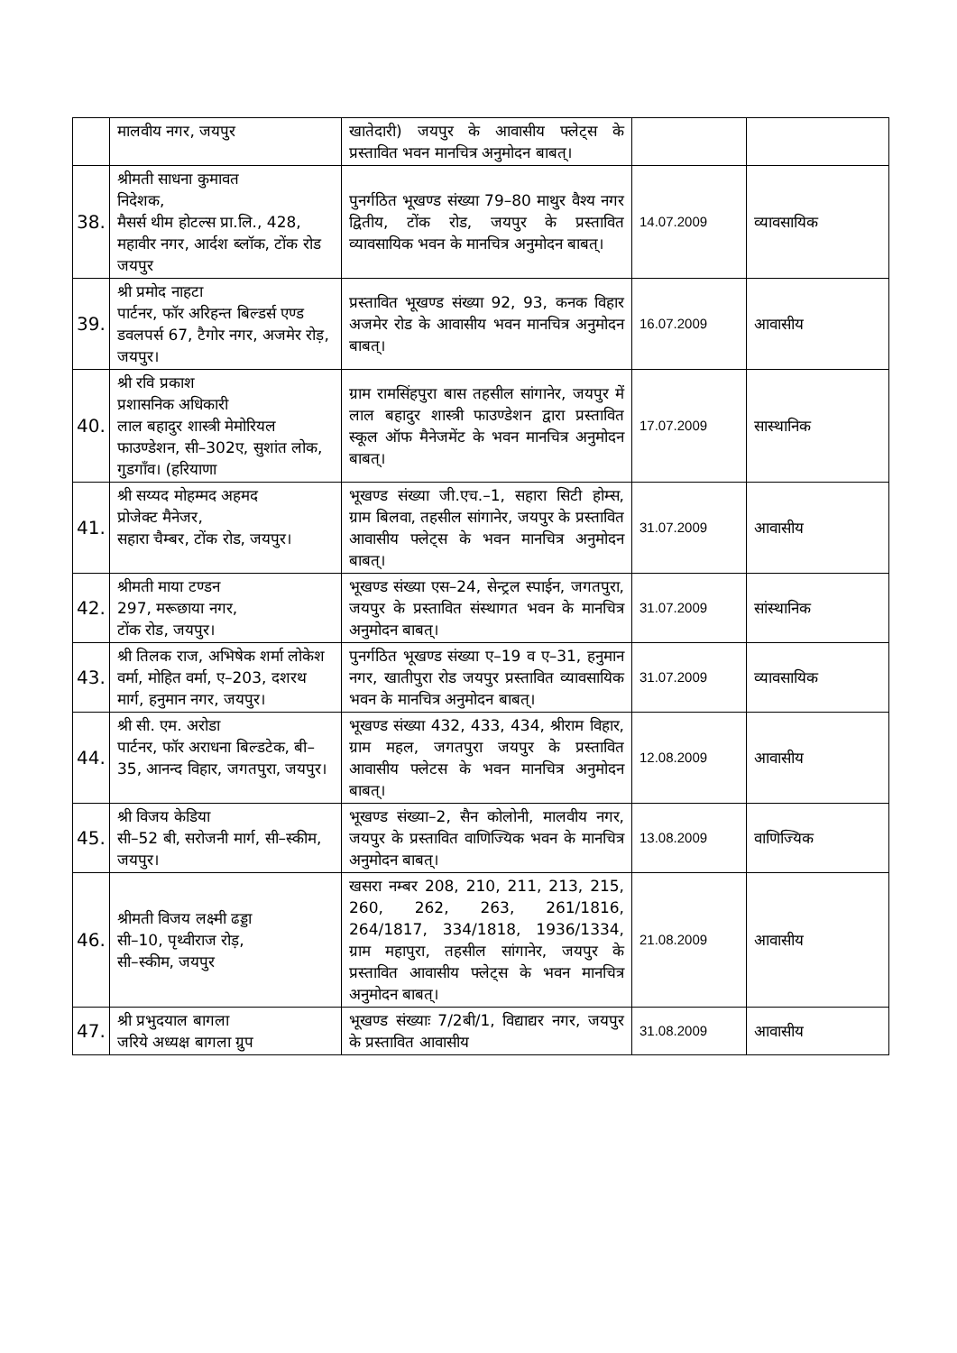| | मालवीय नगर, जयपुर | खातेदारी) जयपुर के आवासीय फ्लेट्स के प्रस्तावित भवन मानचित्र अनुमोदन बाबत्। | | |
| 38. | श्रीमती साधना कुमावत निदेशक, मैसर्स थीम होटल्स प्रा.लि., 428, महावीर नगर, आर्दश ब्लॉक, टोंक रोड जयपुर | पुनर्गठित भूखण्ड संख्या 79–80 माथुर वैश्य नगर द्वितीय, टोंक रोड, जयपुर के प्रस्तावित व्यावसायिक भवन के मानचित्र अनुमोदन बाबत्। | 14.07.2009 | व्यावसायिक |
| 39. | श्री प्रमोद नाहटा पार्टनर, फॉर अरिहन्त बिल्डर्स एण्ड डवलपर्स 67, टैगोर नगर, अजमेर रोड़, जयपुर। | प्रस्तावित भूखण्ड संख्या 92, 93, कनक विहार अजमेर रोड के आवासीय भवन मानचित्र अनुमोदन बाबत्। | 16.07.2009 | आवासीय |
| 40. | श्री रवि प्रकाश प्रशासनिक अधिकारी लाल बहादुर शास्त्री मेमोरियल फाउण्डेशन, सी–302ए, सुशांत लोक, गुडगाँव। (हरियाणा | ग्राम रामसिंहपुरा बास तहसील सांगानेर, जयपुर में लाल बहादुर शास्त्री फाउण्डेशन द्वारा प्रस्तावित स्कूल ऑफ मैनेजमेंट के भवन मानचित्र अनुमोदन बाबत्। | 17.07.2009 | सास्थानिक |
| 41. | श्री सय्यद मोहम्मद अहमद प्रोजेक्ट मैनेजर, सहारा चैम्बर, टोंक रोड, जयपुर। | भूखण्ड संख्या जी.एच.–1, सहारा सिटी होम्स, ग्राम बिलवा, तहसील सांगानेर, जयपुर के प्रस्तावित आवासीय फ्लेट्स के भवन मानचित्र अनुमोदन बाबत्। | 31.07.2009 | आवासीय |
| 42. | श्रीमती माया टण्डन 297, मरूछाया नगर, टोंक रोड, जयपुर। | भूखण्ड संख्या एस–24, सेन्ट्रल स्पाईन, जगतपुरा, जयपुर के प्रस्तावित संस्थागत भवन के मानचित्र अनुमोदन बाबत्। | 31.07.2009 | सांस्थानिक |
| 43. | श्री तिलक राज, अभिषेक शर्मा लोकेश वर्मा, मोहित वर्मा, ए–203, दशरथ मार्ग, हनुमान नगर, जयपुर। | पुनर्गठित भूखण्ड संख्या ए–19 व ए–31, हनुमान नगर, खातीपुरा रोड जयपुर प्रस्तावित व्यावसायिक भवन के मानचित्र अनुमोदन बाबत्। | 31.07.2009 | व्यावसायिक |
| 44. | श्री सी. एम. अरोडा पार्टनर, फॉर अराधना बिल्डटेक, बी–35, आनन्द विहार, जगतपुरा, जयपुर। | भूखण्ड संख्या 432, 433, 434, श्रीराम विहार, ग्राम महल, जगतपुरा जयपुर के प्रस्तावित आवासीय फ्लेटस के भवन मानचित्र अनुमोदन बाबत्। | 12.08.2009 | आवासीय |
| 45. | श्री विजय केडिया सी–52 बी, सरोजनी मार्ग, सी–स्कीम, जयपुर। | भूखण्ड संख्या–2, सैन कोलोनी, मालवीय नगर, जयपुर के प्रस्तावित वाणिज्यिक भवन के मानचित्र अनुमोदन बाबत्। | 13.08.2009 | वाणिज्यिक |
| 46. | श्रीमती विजय लक्ष्मी ढड्डा सी–10, पृथ्वीराज रोड़, सी–स्कीम, जयपुर | खसरा नम्बर 208, 210, 211, 213, 215, 260, 262, 263, 261/1816, 264/1817, 334/1818, 1936/1334, ग्राम महापुरा, तहसील सांगानेर, जयपुर के प्रस्तावित आवासीय फ्लेट्स के भवन मानचित्र अनुमोदन बाबत्। | 21.08.2009 | आवासीय |
| 47. | श्री प्रभुदयाल बागला जरिये अध्यक्ष बागला ग्रुप | भूखण्ड संख्याः 7/2बी/1, विद्याद्यर नगर, जयपुर के प्रस्तावित आवासीय | 31.08.2009 | आवासीय |